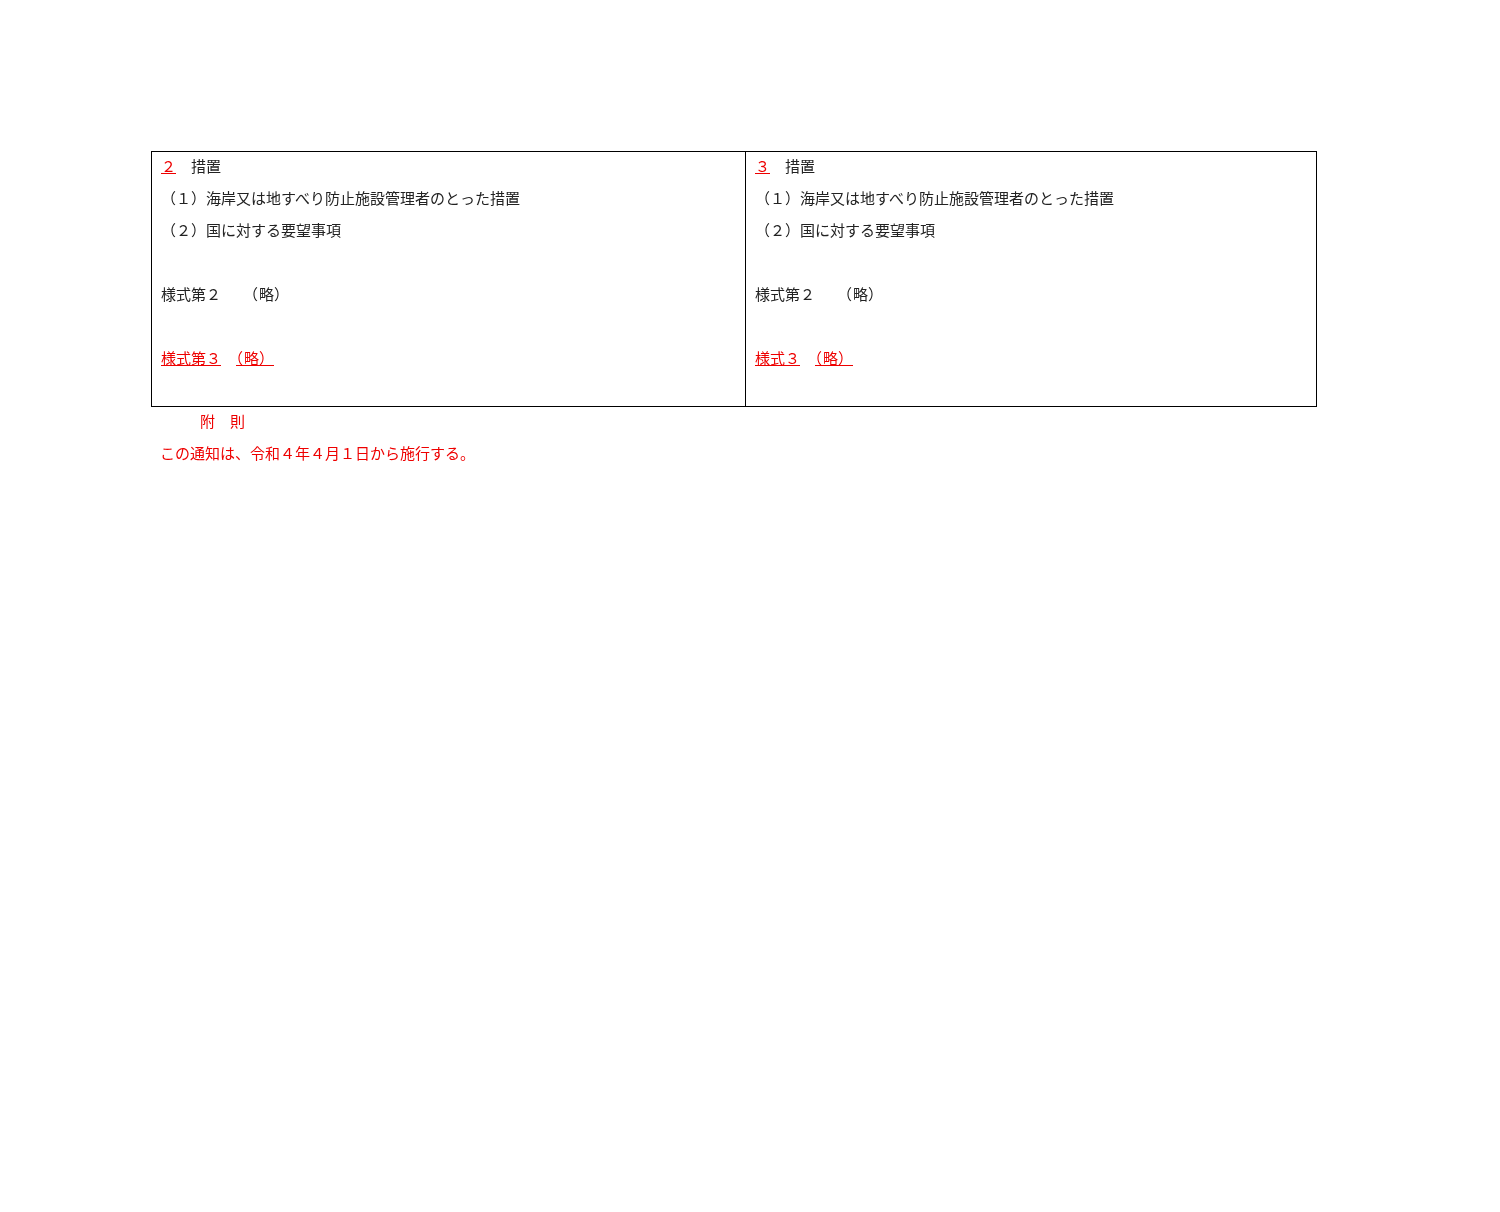| ２ 措置 （１）海岸又は地すべり防止施設管理者のとった措置 （２）国に対する要望事項 様式第２ （略） 様式第３ （略） | ３ 措置 （１）海岸又は地すべり防止施設管理者のとった措置 （２）国に対する要望事項 様式第２ （略） 様式３ （略） |
附　則
この通知は、令和４年４月１日から施行する。